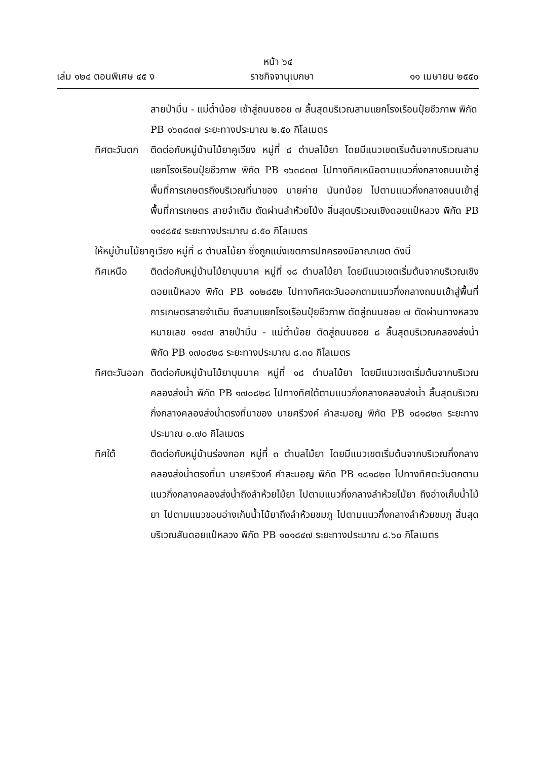หน้า ๖๔
เล่ม ๑๒๔ ตอนพิเศษ ๔๕ ง ราชกิจจานุเบกษา ๑๑ เมษายน ๒๕๕๐
สายป่ามื่น - แม่ต๋ำน้อย เข้าสู่ถนนซอย ๗ สิ้นสุดบริเวณสามแยกโรงเรือนปุ๋ยชีวภาพ พิกัด PB ๑๖๓๘๓๗ ระยะทางประมาณ ๒.๕๐ กิโลเมตร
ทิศตะวันตก
ติดต่อกับหมู่บ้านไม้ยาคูเวียง หมู่ที่ ๘ ตำบลไม้ยา โดยมีแนวเขตเริ่มต้นจากบริเวณสามแยกโรงเรือนปุ๋ยชีวภาพ พิกัด PB ๑๖๓๘๓๗ ไปทางทิศเหนือตามแนวกึ่งกลางถนนเข้าสู่พื้นที่การเกษตรถึงบริเวณที่นาของ นายค่าย นันทน้อย ไปตามแนวกึ่งกลางถนนเข้าสู่พื้นที่การเกษตร สายจำเติม ตัดผ่านลำห้วยโป่ง สิ้นสุดบริเวณเชิงดอยแป๋หลวง พิกัด PB ๑๑๔๘๕๔ ระยะทางประมาณ ๘.๕๐ กิโลเมตร
ให้หมู่บ้านไม้ยาคูเวียง หมู่ที่ ๘ ตำบลไม้ยา ซึ่งถูกแบ่งเขตการปกครองมีอาณาเขต ดังนี้
ทิศเหนือ ติดต่อกับหมู่บ้านไม้ยาบุนนาค หมู่ที่ ๑๘ ตำบลไม้ยา โดยมีแนวเขตเริ่มต้นจากบริเวณเชิงดอยแป๋หลวง พิกัด PB ๑๐๒๘๕๒ ไปทางทิศตะวันออกตามแนวกึ่งกลางถนนเข้าสู่พื้นที่การเกษตรสายจำเติม ถึงสามแยกโรงเรือนปุ๋ยชีวภาพ ตัดสู่ถนนซอย ๗ ตัดผ่านทางหลวงหมายเลข ๑๑๔๗ สายป่ามื่น - แม่ต๋ำน้อย ตัดสู่ถนนซอย ๘ สิ้นสุดบริเวณคลองส่งน้ำ พิกัด PB ๑๗๐๘๒๘ ระยะทางประมาณ ๘.๓๐ กิโลเมตร
ทิศตะวันออก
ติดต่อกับหมู่บ้านไม้ยาบุนนาค หมู่ที่ ๑๘ ตำบลไม้ยา โดยมีแนวเขตเริ่มต้นจากบริเวณคลองส่งน้ำ พิกัด PB ๑๗๐๘๒๘ ไปทางทิศใต้ตามแนวกึ่งกลางคลองส่งน้ำ สิ้นสุดบริเวณกึ่งกลางคลองส่งน้ำตรงที่นาของ นายศรีวงค์ คำสะมอญ พิกัด PB ๑๘๑๘๒๓ ระยะทางประมาณ ๐.๗๐ กิโลเมตร
ทิศใต้ ติดต่อกับหมู่บ้านร่องกอก หมู่ที่ ๓ ตำบลไม้ยา โดยมีแนวเขตเริ่มต้นจากบริเวณกึ่งกลางคลองส่งน้ำตรงที่นา นายศรีวงค์ คำสะมอญ พิกัด PB ๑๘๑๘๒๓ ไปทางทิศตะวันตกตามแนวกึ่งกลางคลองส่งน้ำถึงลำห้วยไม้ยา ไปตามแนวกึ่งกลางลำห้วยไม้ยา ถึงอ่างเก็บน้ำไม้ยา ไปตามแนวขอบอ่างเก็บน้ำไม้ยาถึงลำห้วยชมภู ไปตามแนวกึ่งกลางลำห้วยชมภู สิ้นสุดบริเวณสันดอยแป๋หลวง พิกัด PB ๑๐๑๘๔๗ ระยะทางประมาณ ๘.๖๐ กิโลเมตร